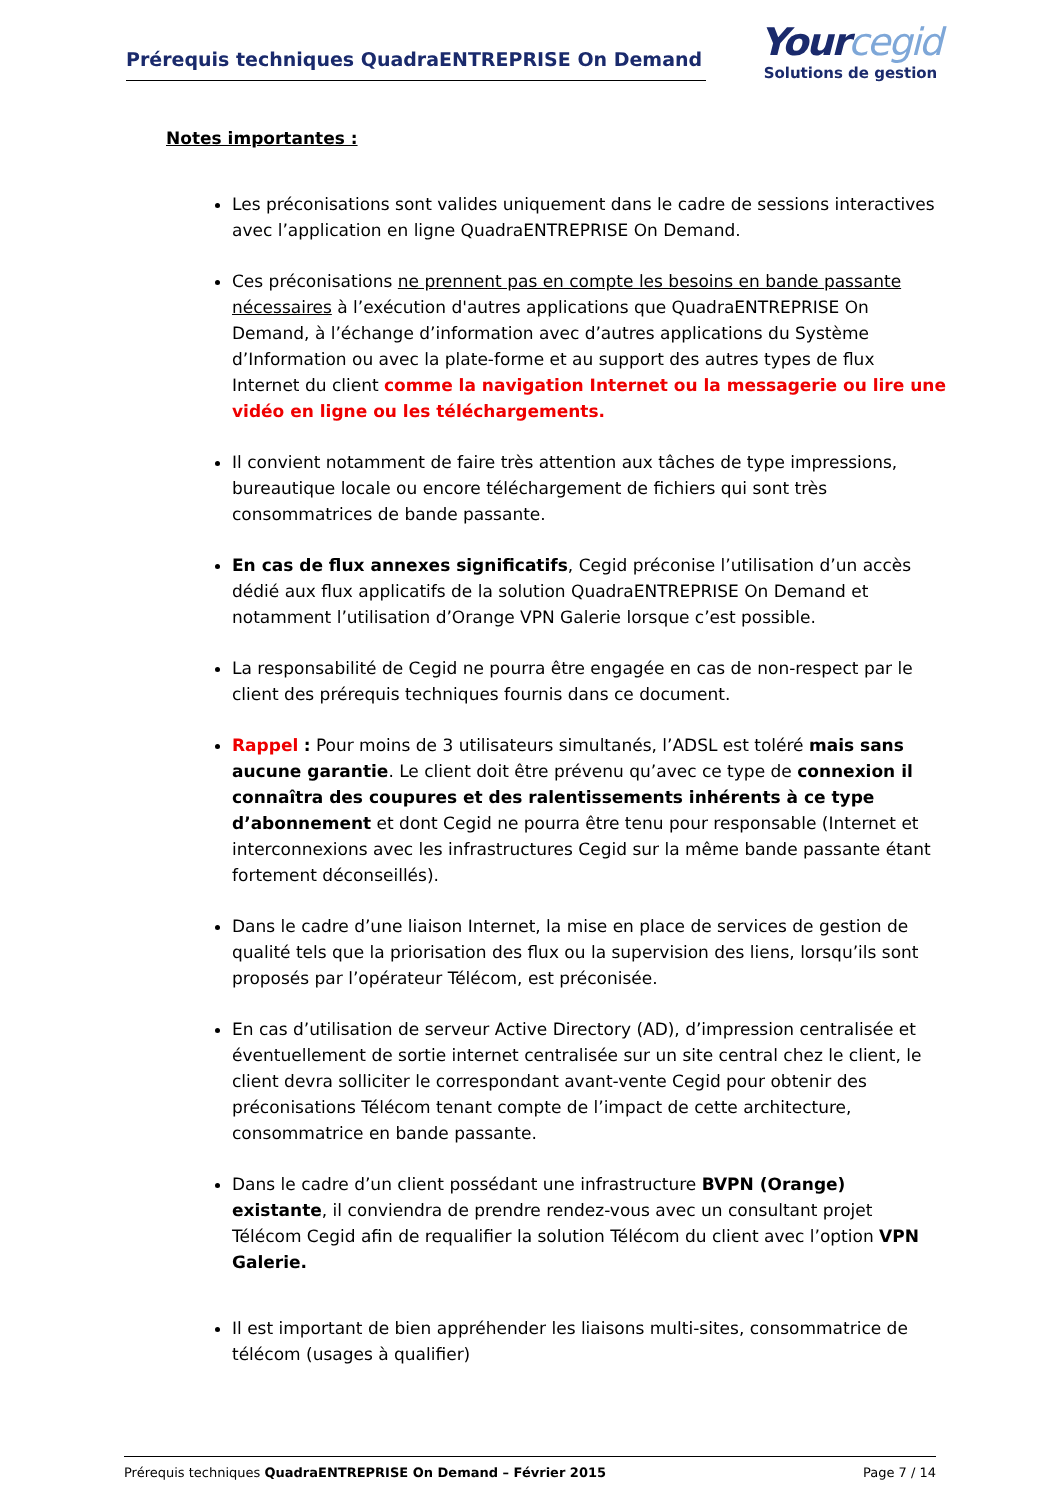Prérequis techniques QuadraENTREPRISE On Demand
Yourcegid
Solutions de gestion
Notes importantes :
Les préconisations sont valides uniquement dans le cadre de sessions interactives avec l’application en ligne QuadraENTREPRISE On Demand.
Ces préconisations ne prennent pas en compte les besoins en bande passante nécessaires à l’exécution d'autres applications que QuadraENTREPRISE On Demand, à l’échange d’information avec d’autres applications du Système d’Information ou avec la plate-forme et au support des autres types de flux Internet du client comme la navigation Internet ou la messagerie ou lire une vidéo en ligne ou les téléchargements.
Il convient notamment de faire très attention aux tâches de type impressions, bureautique locale ou encore téléchargement de fichiers qui sont très consommatrices de bande passante.
En cas de flux annexes significatifs, Cegid préconise l’utilisation d’un accès dédié aux flux applicatifs de la solution QuadraENTREPRISE On Demand et notamment l’utilisation d’Orange VPN Galerie lorsque c’est possible.
La responsabilité de Cegid ne pourra être engagée en cas de non-respect par le client des prérequis techniques fournis dans ce document.
Rappel : Pour moins de 3 utilisateurs simultanés, l’ADSL est toléré mais sans aucune garantie. Le client doit être prévenu qu’avec ce type de connexion il connaîtra des coupures et des ralentissements inhérents à ce type d’abonnement et dont Cegid ne pourra être tenu pour responsable (Internet et interconnexions avec les infrastructures Cegid sur la même bande passante étant fortement déconseillés).
Dans le cadre d’une liaison Internet, la mise en place de services de gestion de qualité tels que la priorisation des flux ou la supervision des liens, lorsqu’ils sont proposés par l’opérateur Télécom, est préconisée.
En cas d’utilisation de serveur Active Directory (AD), d’impression centralisée et éventuellement de sortie internet centralisée sur un site central chez le client, le client devra solliciter le correspondant avant-vente Cegid pour obtenir des préconisations Télécom tenant compte de l’impact de cette architecture, consommatrice en bande passante.
Dans le cadre d’un client possédant une infrastructure BVPN (Orange) existante, il conviendra de prendre rendez-vous avec un consultant projet Télécom Cegid afin de requalifier la solution Télécom du client avec l’option VPN Galerie.
Il est important de bien appréhender les liaisons multi-sites, consommatrice de télécom (usages à qualifier)
Prérequis techniques QuadraENTREPRISE On Demand – Février 2015 Page 7 / 14